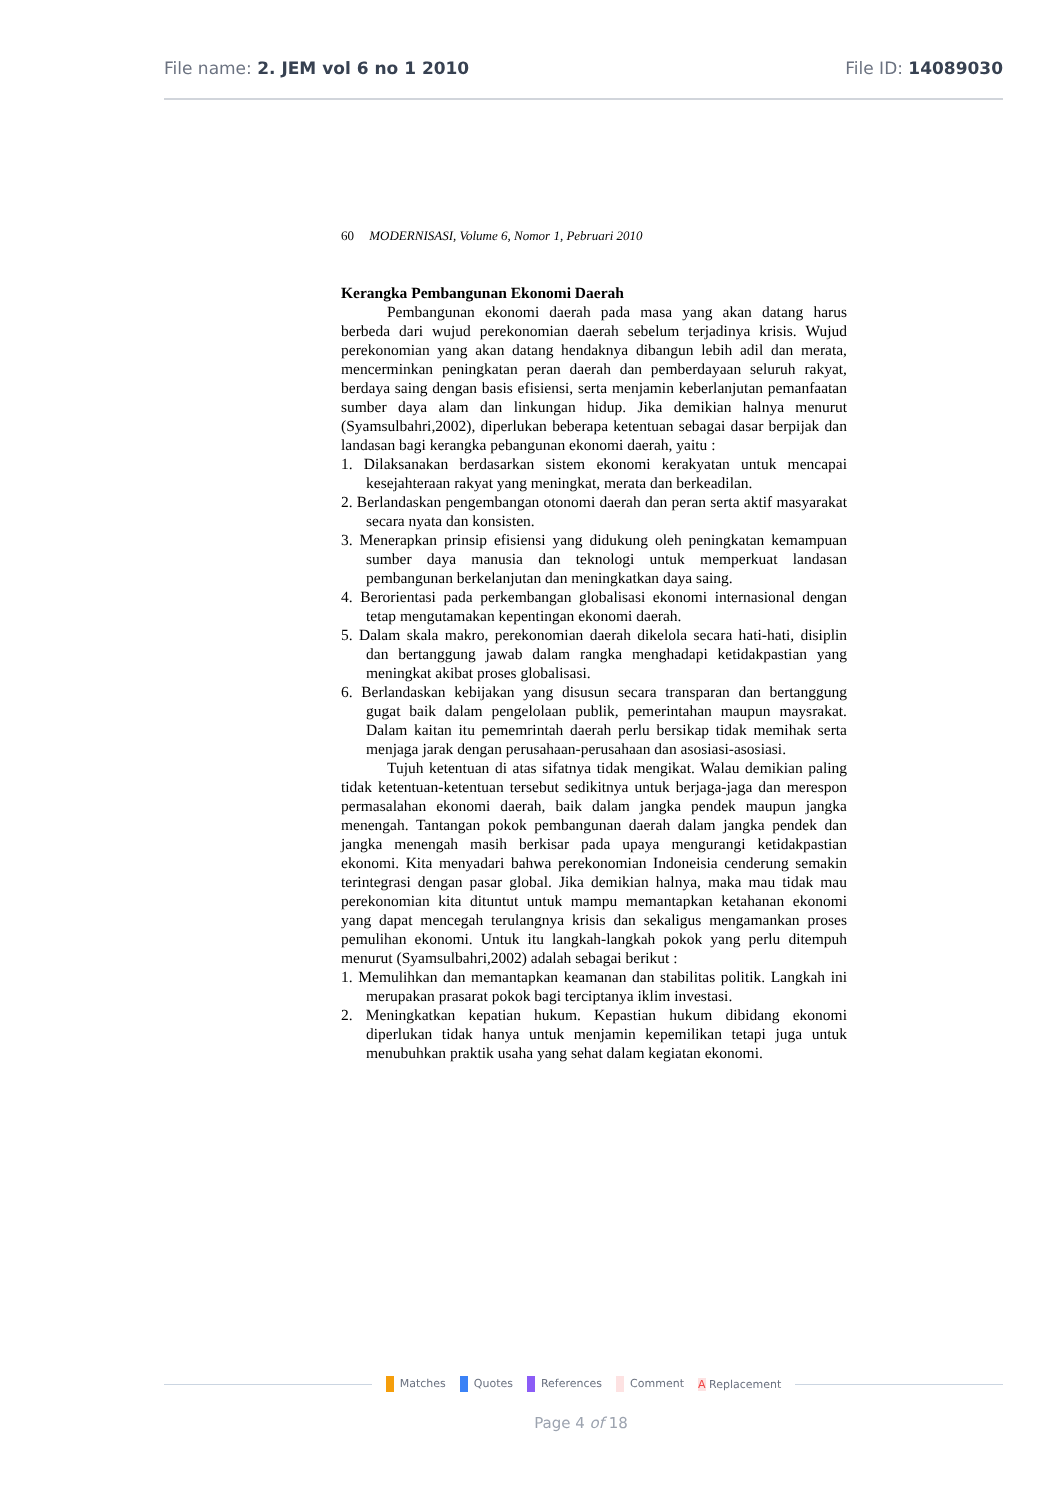File name: 2. JEM vol 6 no 1 2010
File ID: 14089030
60 MODERNISASI, Volume 6, Nomor 1, Pebruari 2010
Kerangka Pembangunan Ekonomi Daerah
Pembangunan ekonomi daerah pada masa yang akan datang harus berbeda dari wujud perekonomian daerah sebelum terjadinya krisis. Wujud perekonomian yang akan datang hendaknya dibangun lebih adil dan merata, mencerminkan peningkatan peran daerah dan pemberdayaan seluruh rakyat, berdaya saing dengan basis efisiensi, serta menjamin keberlanjutan pemanfaatan sumber daya alam dan linkungan hidup. Jika demikian halnya menurut (Syamsulbahri,2002), diperlukan beberapa ketentuan sebagai dasar berpijak dan landasan bagi kerangka pebangunan ekonomi daerah, yaitu :
1. Dilaksanakan berdasarkan sistem ekonomi kerakyatan untuk mencapai kesejahteraan rakyat yang meningkat, merata dan berkeadilan.
2. Berlandaskan pengembangan otonomi daerah dan peran serta aktif masyarakat secara nyata dan konsisten.
3. Menerapkan prinsip efisiensi yang didukung oleh peningkatan kemampuan sumber daya manusia dan teknologi untuk memperkuat landasan pembangunan berkelanjutan dan meningkatkan daya saing.
4. Berorientasi pada perkembangan globalisasi ekonomi internasional dengan tetap mengutamakan kepentingan ekonomi daerah.
5. Dalam skala makro, perekonomian daerah dikelola secara hati-hati, disiplin dan bertanggung jawab dalam rangka menghadapi ketidakpastian yang meningkat akibat proses globalisasi.
6. Berlandaskan kebijakan yang disusun secara transparan dan bertanggung gugat baik dalam pengelolaan publik, pemerintahan maupun maysrakat. Dalam kaitan itu pememrintah daerah perlu bersikap tidak memihak serta menjaga jarak dengan perusahaan-perusahaan dan asosiasi-asosiasi.
Tujuh ketentuan di atas sifatnya tidak mengikat. Walau demikian paling tidak ketentuan-ketentuan tersebut sedikitnya untuk berjaga-jaga dan merespon permasalahan ekonomi daerah, baik dalam jangka pendek maupun jangka menengah. Tantangan pokok pembangunan daerah dalam jangka pendek dan jangka menengah masih berkisar pada upaya mengurangi ketidakpastian ekonomi. Kita menyadari bahwa perekonomian Indoneisia cenderung semakin terintegrasi dengan pasar global. Jika demikian halnya, maka mau tidak mau perekonomian kita dituntut untuk mampu memantapkan ketahanan ekonomi yang dapat mencegah terulangnya krisis dan sekaligus mengamankan proses pemulihan ekonomi. Untuk itu langkah-langkah pokok yang perlu ditempuh menurut (Syamsulbahri,2002) adalah sebagai berikut :
1. Memulihkan dan memantapkan keamanan dan stabilitas politik. Langkah ini merupakan prasarat pokok bagi terciptanya iklim investasi.
2. Meningkatkan kepatian hukum. Kepastian hukum dibidang ekonomi diperlukan tidak hanya untuk menjamin kepemilikan tetapi juga untuk menubuhkan praktik usaha yang sehat dalam kegiatan ekonomi.
Matches Quotes References Comment A Replacement
Page 4 of 18